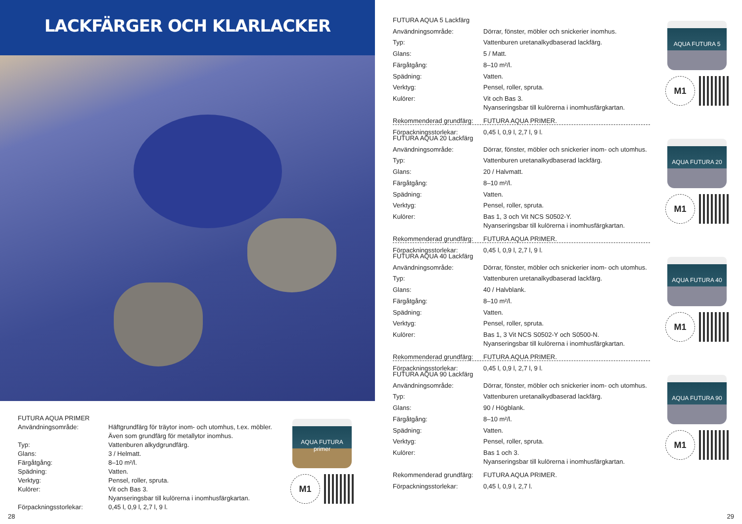LACKFÄRGER OCH KLARLACKER
| FUTURA AQUA PRIMER | |
| Användningsområde: | Häftgrundfärg för träytor inom- och utomhus, t.ex. möbler. Även som grundfärg för metallytor inomhus. |
| Typ: | Vattenburen alkydgrundfärg. |
| Glans: | 3 / Helmatt. |
| Färgåtgång: | 8–10 m²/l. |
| Spädning: | Vatten. |
| Verktyg: | Pensel, roller, spruta. |
| Kulörer: | Vit och Bas 3. Nyanseringsbar till kulörerna i inomhusfärgkartan. |
| Förpackningsstorlekar: | 0,45 l, 0,9 l, 2,7 l, 9 l. |
AQUA FUTURA primer
M1
28
| FUTURA AQUA 5 Lackfärg | |
| Användningsområde: | Dörrar, fönster, möbler och snickerier inomhus. |
| Typ: | Vattenburen uretanalkydbaserad lackfärg. |
| Glans: | 5 / Matt. |
| Färgåtgång: | 8–10 m²/l. |
| Spädning: | Vatten. |
| Verktyg: | Pensel, roller, spruta. |
| Kulörer: | Vit och Bas 3. Nyanseringsbar till kulörerna i inomhusfärgkartan. |
| Rekommenderad grundfärg: | FUTURA AQUA PRIMER. |
| Förpackningsstorlekar: | 0,45 l, 0,9 l, 2,7 l, 9 l. |
AQUA FUTURA 5
M1
| FUTURA AQUA 20 Lackfärg | |
| Användningsområde: | Dörrar, fönster, möbler och snickerier inom- och utomhus. |
| Typ: | Vattenburen uretanalkydbaserad lackfärg. |
| Glans: | 20 / Halvmatt. |
| Färgåtgång: | 8–10 m²/l. |
| Spädning: | Vatten. |
| Verktyg: | Pensel, roller, spruta. |
| Kulörer: | Bas 1, 3 och Vit NCS S0502-Y. Nyanseringsbar till kulörerna i inomhusfärgkartan. |
| Rekommenderad grundfärg: | FUTURA AQUA PRIMER. |
| Förpackningsstorlekar: | 0,45 l, 0,9 l, 2,7 l, 9 l. |
AQUA FUTURA 20
M1
| FUTURA AQUA 40 Lackfärg | |
| Användningsområde: | Dörrar, fönster, möbler och snickerier inom- och utomhus. |
| Typ: | Vattenburen uretanalkydbaserad lackfärg. |
| Glans: | 40 / Halvblank. |
| Färgåtgång: | 8–10 m²/l. |
| Spädning: | Vatten. |
| Verktyg: | Pensel, roller, spruta. |
| Kulörer: | Bas 1, 3 Vit NCS S0502-Y och S0500-N. Nyanseringsbar till kulörerna i inomhusfärgkartan. |
| Rekommenderad grundfärg: | FUTURA AQUA PRIMER. |
| Förpackningsstorlekar: | 0,45 l, 0,9 l, 2,7 l, 9 l. |
AQUA FUTURA 40
M1
| FUTURA AQUA 90 Lackfärg | |
| Användningsområde: | Dörrar, fönster, möbler och snickerier inom- och utomhus. |
| Typ: | Vattenburen uretanalkydbaserad lackfärg. |
| Glans: | 90 / Högblank. |
| Färgåtgång: | 8–10 m²/l. |
| Spädning: | Vatten. |
| Verktyg: | Pensel, roller, spruta. |
| Kulörer: | Bas 1 och 3. Nyanseringsbar till kulörerna i inomhusfärgkartan. |
| Rekommenderad grundfärg: | FUTURA AQUA PRIMER. |
| Förpackningsstorlekar: | 0,45 l, 0,9 l, 2,7 l. |
AQUA FUTURA 90
M1
29